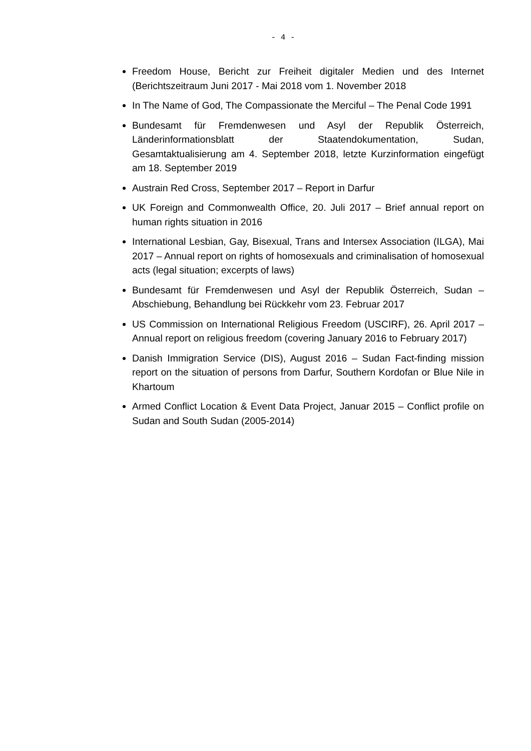- 4 -
Freedom House, Bericht zur Freiheit digitaler Medien und des Internet (Berichtszeitraum Juni 2017 - Mai 2018 vom 1. November 2018
In The Name of God, The Compassionate the Merciful – The Penal Code 1991
Bundesamt für Fremdenwesen und Asyl der Republik Österreich, Länderinformationsblatt der Staatendokumentation, Sudan, Gesamtaktualisierung am 4. September 2018, letzte Kurzinformation eingefügt am 18. September 2019
Austrain Red Cross, September 2017 – Report in Darfur
UK Foreign and Commonwealth Office, 20. Juli 2017 – Brief annual report on human rights situation in 2016
International Lesbian, Gay, Bisexual, Trans and Intersex Association (ILGA), Mai 2017 – Annual report on rights of homosexuals and criminalisation of homosexual acts (legal situation; excerpts of laws)
Bundesamt für Fremdenwesen und Asyl der Republik Österreich, Sudan – Abschiebung, Behandlung bei Rückkehr vom 23. Februar 2017
US Commission on International Religious Freedom (USCIRF), 26. April 2017 – Annual report on religious freedom (covering January 2016 to February 2017)
Danish Immigration Service (DIS), August 2016 – Sudan Fact-finding mission report on the situation of persons from Darfur, Southern Kordofan or Blue Nile in Khartoum
Armed Conflict Location & Event Data Project, Januar 2015 – Conflict profile on Sudan and South Sudan (2005-2014)